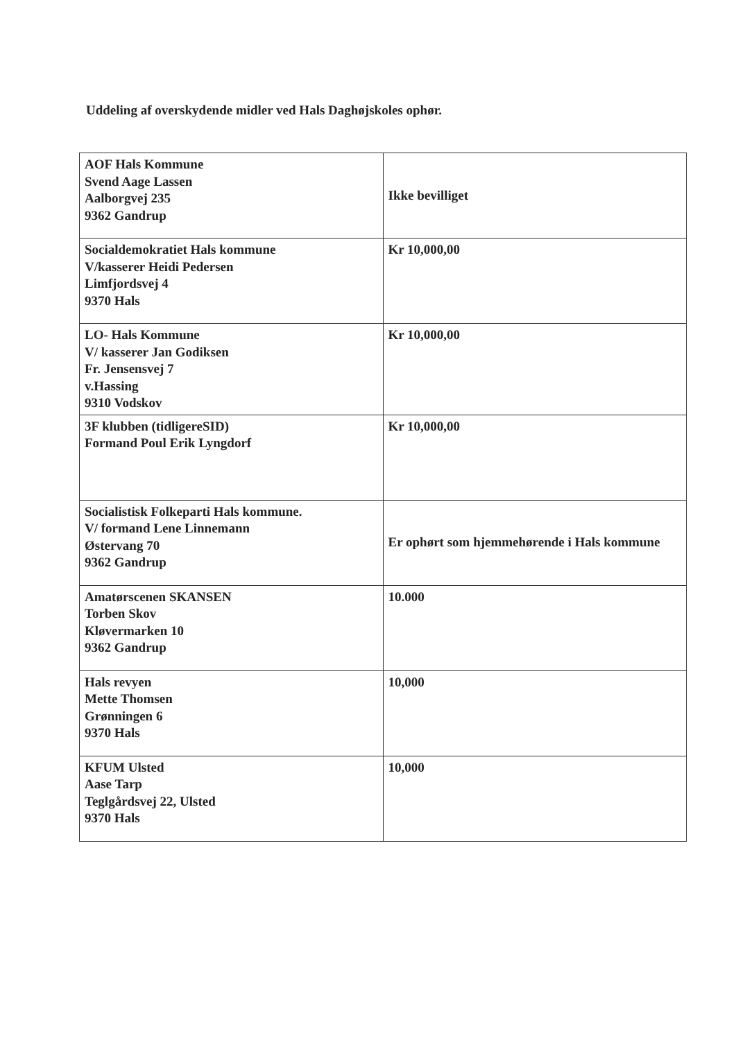Uddeling af overskydende midler ved Hals Daghøjskoles ophør.
| AOF Hals Kommune Svend Aage Lassen Aalborgvej 235 9362 Gandrup | Ikke bevilliget |
| Socialdemokratiet Hals kommune V/kasserer Heidi Pedersen Limfjordsvej 4 9370 Hals | Kr 10,000,00 |
| LO- Hals Kommune V/ kasserer Jan Godiksen Fr. Jensensvej 7 v.Hassing 9310 Vodskov | Kr 10,000,00 |
| 3F klubben (tidligereSID) Formand Poul Erik Lyngdorf | Kr 10,000,00 |
| Socialistisk Folkeparti Hals kommune. V/ formand Lene Linnemann Østervang 70 9362 Gandrup | Er ophørt som hjemmehørende i Hals kommune |
| Amatørscenen SKANSEN Torben Skov Kløvermarken 10 9362 Gandrup | 10.000 |
| Hals revyen Mette Thomsen Grønningen 6 9370 Hals | 10,000 |
| KFUM Ulsted Aase Tarp Teglgårdsvej 22, Ulsted 9370 Hals | 10,000 |